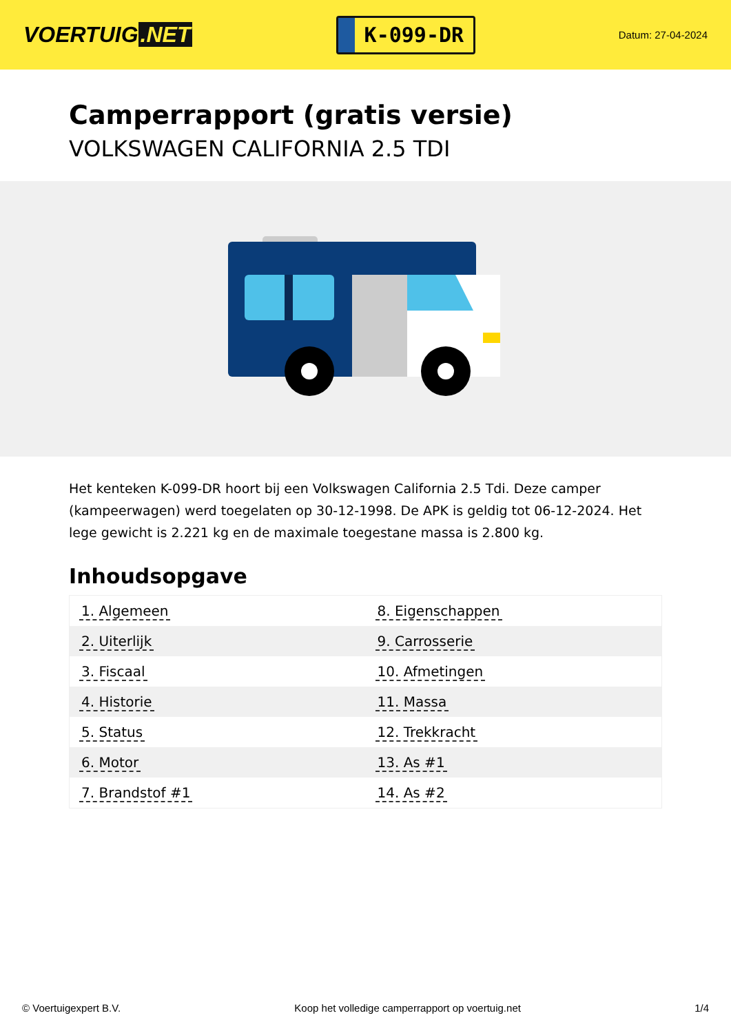VOERTUIG.NET
K-099-DR
Datum: 27-04-2024
Camperrapport (gratis versie)
VOLKSWAGEN CALIFORNIA 2.5 TDI
Het kenteken K-099-DR hoort bij een Volkswagen California 2.5 Tdi. Deze camper (kampeerwagen) werd toegelaten op 30-12-1998. De APK is geldig tot 06-12-2024. Het lege gewicht is 2.221 kg en de maximale toegestane massa is 2.800 kg.
Inhoudsopgave
| 1. Algemeen | 8. Eigenschappen |
| 2. Uiterlijk | 9. Carrosserie |
| 3. Fiscaal | 10. Afmetingen |
| 4. Historie | 11. Massa |
| 5. Status | 12. Trekkracht |
| 6. Motor | 13. As #1 |
| 7. Brandstof #1 | 14. As #2 |
© Voertuigexpert B.V. Koop het volledige camperrapport op voertuig.net 1/4